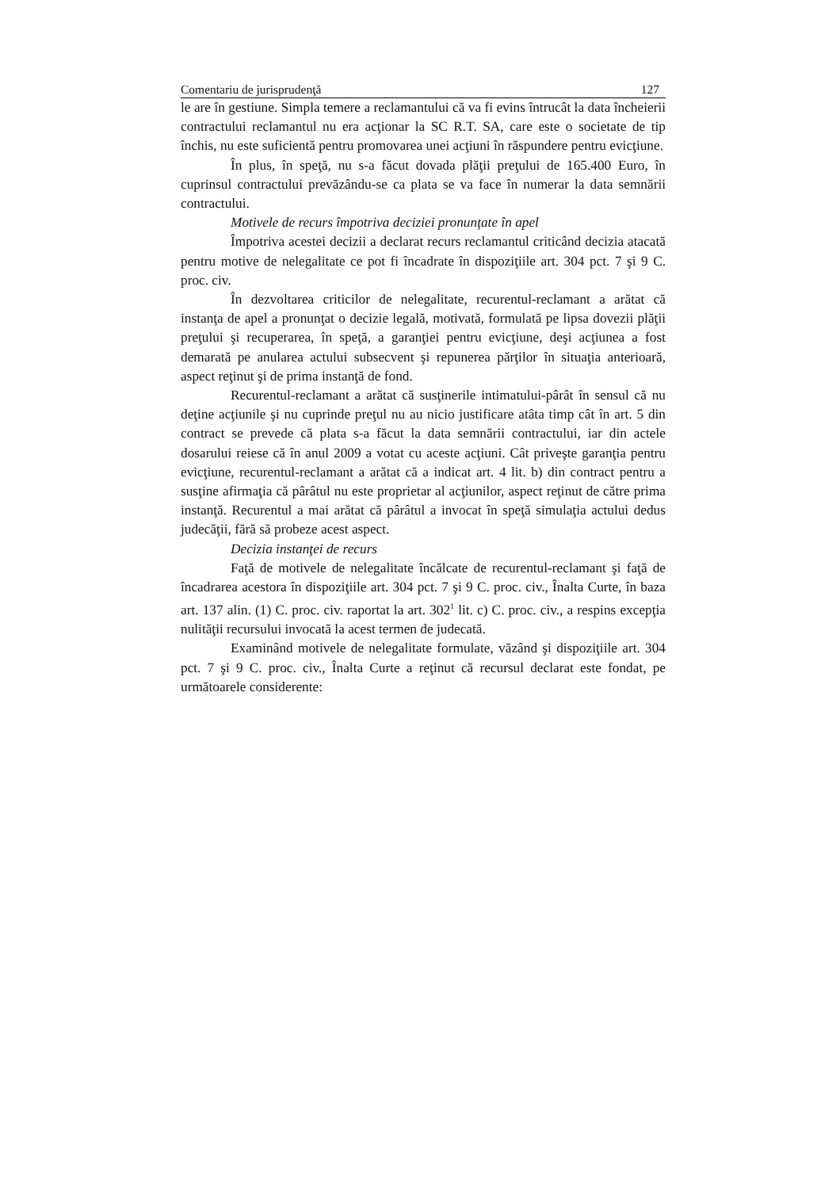Comentariu de jurisprudenţă 127
le are în gestiune. Simpla temere a reclamantului că va fi evins întrucât la data încheierii contractului reclamantul nu era acţionar la SC R.T. SA, care este o societate de tip închis, nu este suficientă pentru promovarea unei acţiuni în răspundere pentru evicţiune.
În plus, în speţă, nu s-a făcut dovada plăţii preţului de 165.400 Euro, în cuprinsul contractului prevăzându-se ca plata se va face în numerar la data semnării contractului.
Motivele de recurs împotriva deciziei pronunţate în apel
Împotriva acestei decizii a declarat recurs reclamantul criticând decizia atacată pentru motive de nelegalitate ce pot fi încadrate în dispoziţiile art. 304 pct. 7 şi 9 C. proc. civ.
În dezvoltarea criticilor de nelegalitate, recurentul-reclamant a arătat că instanţa de apel a pronunţat o decizie legală, motivată, formulată pe lipsa dovezii plăţii preţului şi recuperarea, în speţă, a garanţiei pentru evicţiune, deşi acţiunea a fost demarată pe anularea actului subsecvent şi repunerea părţilor în situaţia anterioară, aspect reţinut şi de prima instanţă de fond.
Recurentul-reclamant a arătat că susţinerile intimatului-pârât în sensul că nu deţine acţiunile şi nu cuprinde preţul nu au nicio justificare atâta timp cât în art. 5 din contract se prevede că plata s-a făcut la data semnării contractului, iar din actele dosarului reiese că în anul 2009 a votat cu aceste acţiuni. Cât priveşte garanţia pentru evicţiune, recurentul-reclamant a arătat că a indicat art. 4 lit. b) din contract pentru a susţine afirmaţia că pârâtul nu este proprietar al acţiunilor, aspect reţinut de către prima instanţă. Recurentul a mai arătat că pârâtul a invocat în speţă simulaţia actului dedus judecăţii, fără să probeze acest aspect.
Decizia instanţei de recurs
Faţă de motivele de nelegalitate încălcate de recurentul-reclamant şi faţă de încadrarea acestora în dispoziţiile art. 304 pct. 7 şi 9 C. proc. civ., Înalta Curte, în baza art. 137 alin. (1) C. proc. civ. raportat la art. 302<sup>1</sup> lit. c) C. proc. civ., a respins excepţia nulităţii recursului invocată la acest termen de judecată.
Examinând motivele de nelegalitate formulate, văzând şi dispoziţiile art. 304 pct. 7 şi 9 C. proc. civ., Înalta Curte a reţinut că recursul declarat este fondat, pe următoarele considerente: